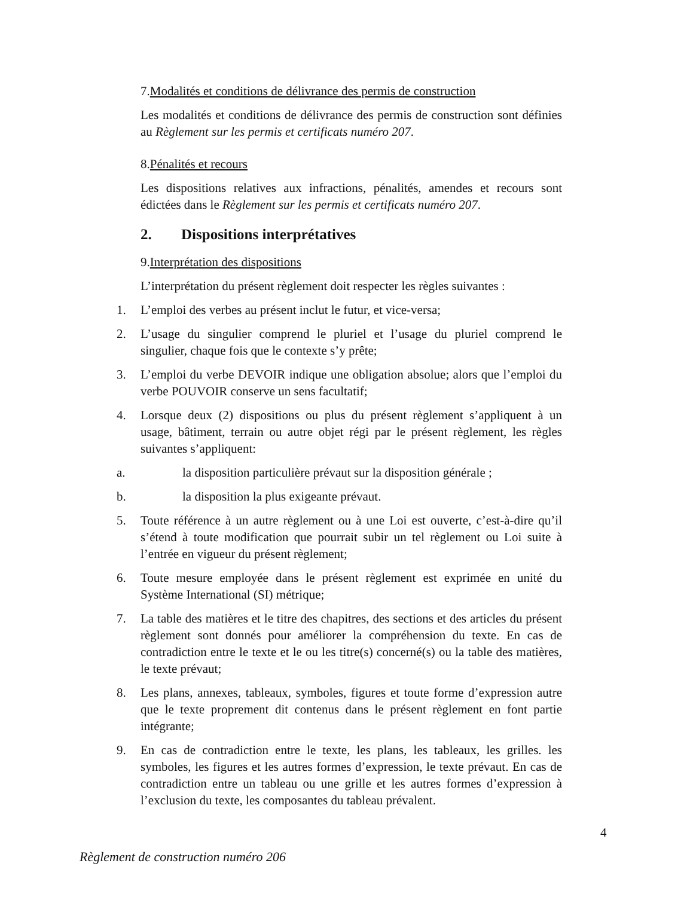7.Modalités et conditions de délivrance des permis de construction
Les modalités et conditions de délivrance des permis de construction sont définies au Règlement sur les permis et certificats numéro 207.
8.Pénalités et recours
Les dispositions relatives aux infractions, pénalités, amendes et recours sont édictées dans le Règlement sur les permis et certificats numéro 207.
2. Dispositions interprétatives
9.Interprétation des dispositions
L’interprétation du présent règlement doit respecter les règles suivantes :
1. L’emploi des verbes au présent inclut le futur, et vice-versa;
2. L’usage du singulier comprend le pluriel et l’usage du pluriel comprend le singulier, chaque fois que le contexte s’y prête;
3. L’emploi du verbe DEVOIR indique une obligation absolue; alors que l’emploi du verbe POUVOIR conserve un sens facultatif;
4. Lorsque deux (2) dispositions ou plus du présent règlement s’appliquent à un usage, bâtiment, terrain ou autre objet régi par le présent règlement, les règles suivantes s’appliquent:
a. la disposition particulière prévaut sur la disposition générale ;
b. la disposition la plus exigeante prévaut.
5. Toute référence à un autre règlement ou à une Loi est ouverte, c’est-à-dire qu’il s’étend à toute modification que pourrait subir un tel règlement ou Loi suite à l’entrée en vigueur du présent règlement;
6. Toute mesure employée dans le présent règlement est exprimée en unité du Système International (SI) métrique;
7. La table des matières et le titre des chapitres, des sections et des articles du présent règlement sont donnés pour améliorer la compréhension du texte. En cas de contradiction entre le texte et le ou les titre(s) concerné(s) ou la table des matières, le texte prévaut;
8. Les plans, annexes, tableaux, symboles, figures et toute forme d’expression autre que le texte proprement dit contenus dans le présent règlement en font partie intégrante;
9. En cas de contradiction entre le texte, les plans, les tableaux, les grilles. les symboles, les figures et les autres formes d’expression, le texte prévaut. En cas de contradiction entre un tableau ou une grille et les autres formes d’expression à l’exclusion du texte, les composantes du tableau prévalent.
4
Règlement de construction numéro 206